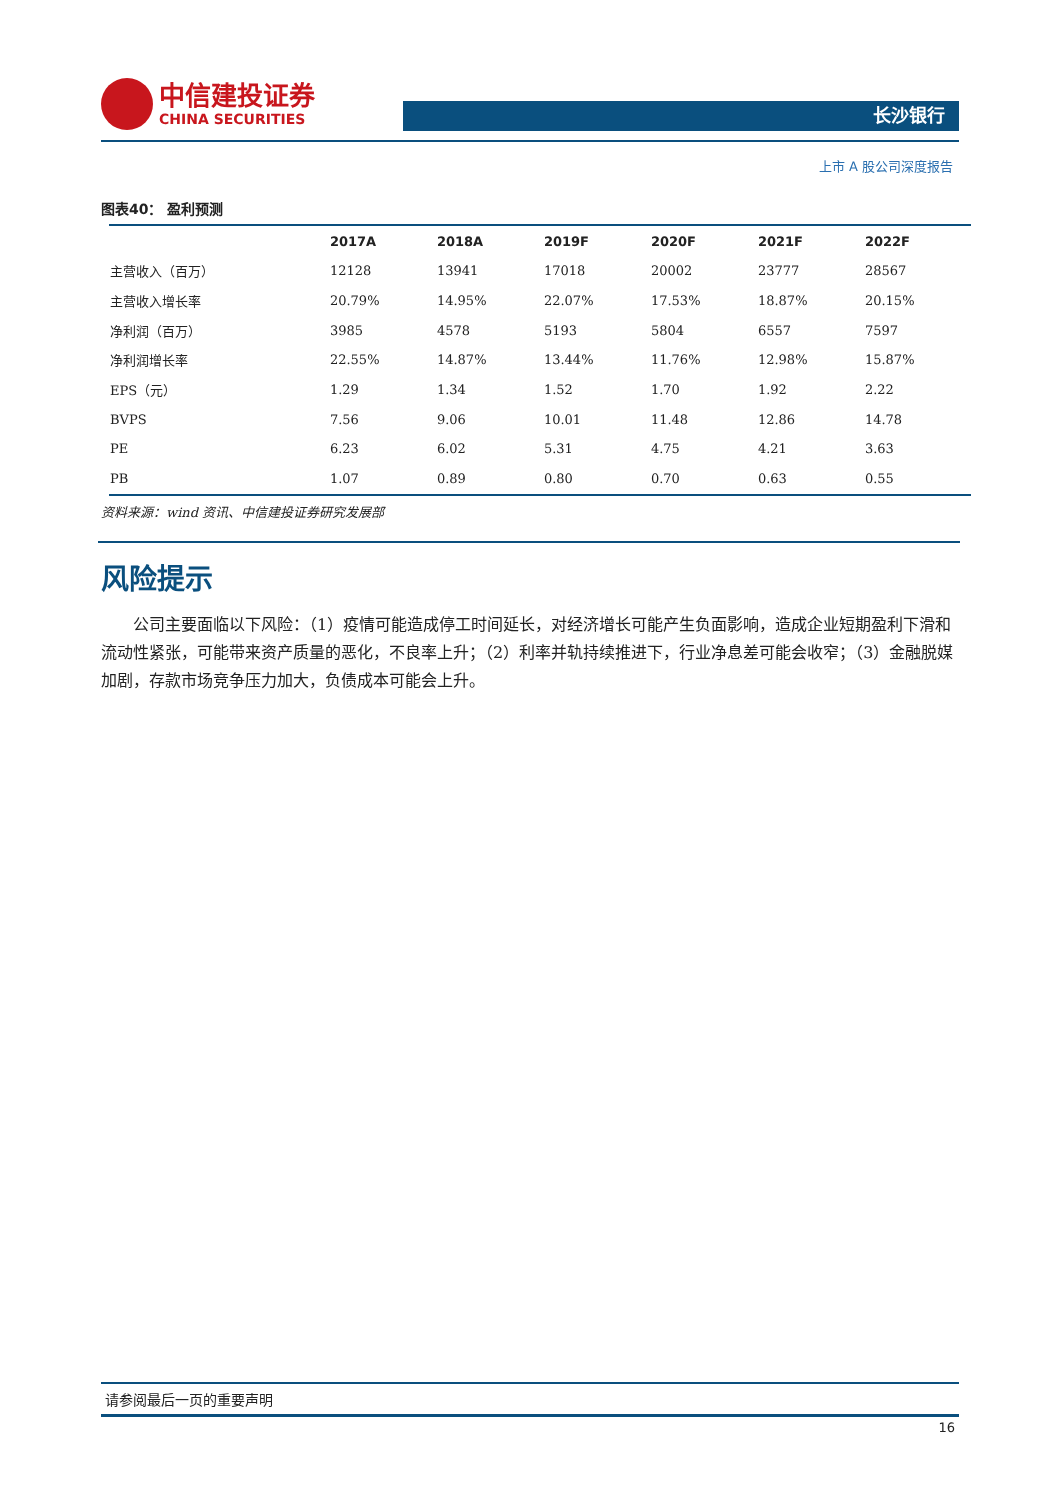中信建投证券
CHINA SECURITIES
长沙银行
上市 A 股公司深度报告
图表40： 盈利预测
| | 2017A | 2018A | 2019F | 2020F | 2021F | 2022F |
| --- | --- | --- | --- | --- | --- | --- |
| 主营收入（百万） | 12128 | 13941 | 17018 | 20002 | 23777 | 28567 |
| 主营收入增长率 | 20.79% | 14.95% | 22.07% | 17.53% | 18.87% | 20.15% |
| 净利润（百万） | 3985 | 4578 | 5193 | 5804 | 6557 | 7597 |
| 净利润增长率 | 22.55% | 14.87% | 13.44% | 11.76% | 12.98% | 15.87% |
| EPS（元） | 1.29 | 1.34 | 1.52 | 1.70 | 1.92 | 2.22 |
| BVPS | 7.56 | 9.06 | 10.01 | 11.48 | 12.86 | 14.78 |
| PE | 6.23 | 6.02 | 5.31 | 4.75 | 4.21 | 3.63 |
| PB | 1.07 | 0.89 | 0.80 | 0.70 | 0.63 | 0.55 |
资料来源：wind 资讯、中信建投证券研究发展部
风险提示
公司主要面临以下风险：（1）疫情可能造成停工时间延长，对经济增长可能产生负面影响，造成企业短期盈利下滑和流动性紧张，可能带来资产质量的恶化，不良率上升；（2）利率并轨持续推进下，行业净息差可能会收窄；（3）金融脱媒加剧，存款市场竞争压力加大，负债成本可能会上升。
请参阅最后一页的重要声明
16